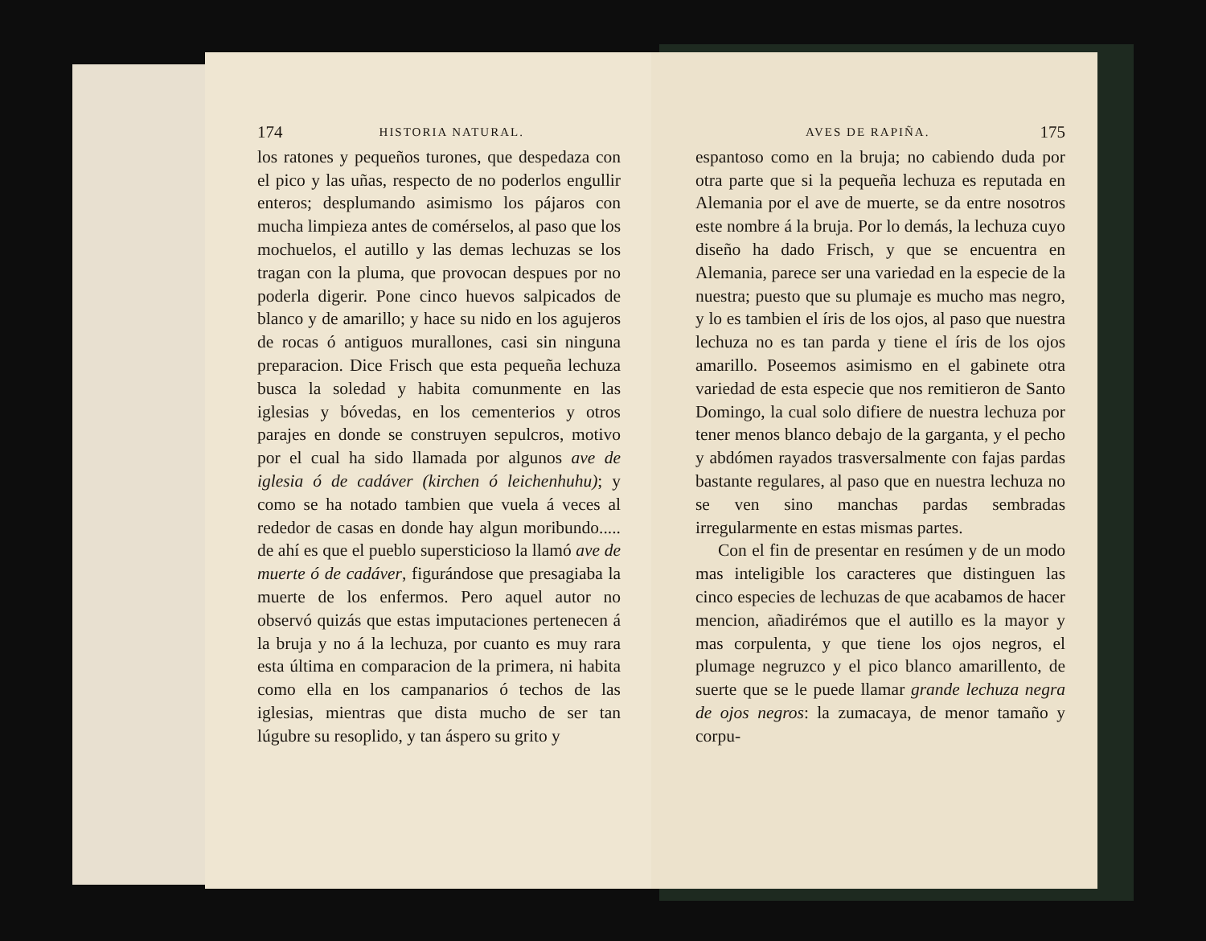174 HISTORIA NATURAL.
los ratones y pequeños turones, que despedaza con el pico y las uñas, respecto de no poderlos engullir enteros; desplumando asimismo los pájaros con mucha limpieza antes de comérselos, al paso que los mochuelos, el autillo y las demas lechuzas se los tragan con la pluma, que provocan despues por no poderla digerir. Pone cinco huevos salpicados de blanco y de amarillo; y hace su nido en los agujeros de rocas ó antiguos murallones, casi sin ninguna preparacion. Dice Frisch que esta pequeña lechuza busca la soledad y habita comunmente en las iglesias y bóvedas, en los cementerios y otros parajes en donde se construyen sepulcros, motivo por el cual ha sido llamada por algunos ave de iglesia ó de cadáver (kirchen ó leichenhuhu); y como se ha notado tambien que vuela á veces al rededor de casas en donde hay algun moribundo..... de ahí es que el pueblo supersticioso la llamó ave de muerte ó de cadáver, figurándose que presagiaba la muerte de los enfermos. Pero aquel autor no observó quizás que estas imputaciones pertenecen á la bruja y no á la lechuza, por cuanto es muy rara esta última en comparacion de la primera, ni habita como ella en los campanarios ó techos de las iglesias, mientras que dista mucho de ser tan lúgubre su resoplido, y tan áspero su grito y
AVES DE RAPIÑA. 175
espantoso como en la bruja; no cabiendo duda por otra parte que si la pequeña lechuza es reputada en Alemania por el ave de muerte, se da entre nosotros este nombre á la bruja. Por lo demás, la lechuza cuyo diseño ha dado Frisch, y que se encuentra en Alemania, parece ser una variedad en la especie de la nuestra; puesto que su plumaje es mucho mas negro, y lo es tambien el íris de los ojos, al paso que nuestra lechuza no es tan parda y tiene el íris de los ojos amarillo. Poseemos asimismo en el gabinete otra variedad de esta especie que nos remitieron de Santo Domingo, la cual solo difiere de nuestra lechuza por tener menos blanco debajo de la garganta, y el pecho y abdómen rayados trasversalmente con fajas pardas bastante regulares, al paso que en nuestra lechuza no se ven sino manchas pardas sembradas irregularmente en estas mismas partes.
Con el fin de presentar en resúmen y de un modo mas inteligible los caracteres que distinguen las cinco especies de lechuzas de que acabamos de hacer mencion, añadirémos que el autillo es la mayor y mas corpulenta, y que tiene los ojos negros, el plumage negruzco y el pico blanco amarillento, de suerte que se le puede llamar grande lechuza negra de ojos negros: la zumacaya, de menor tamaño y corpu-